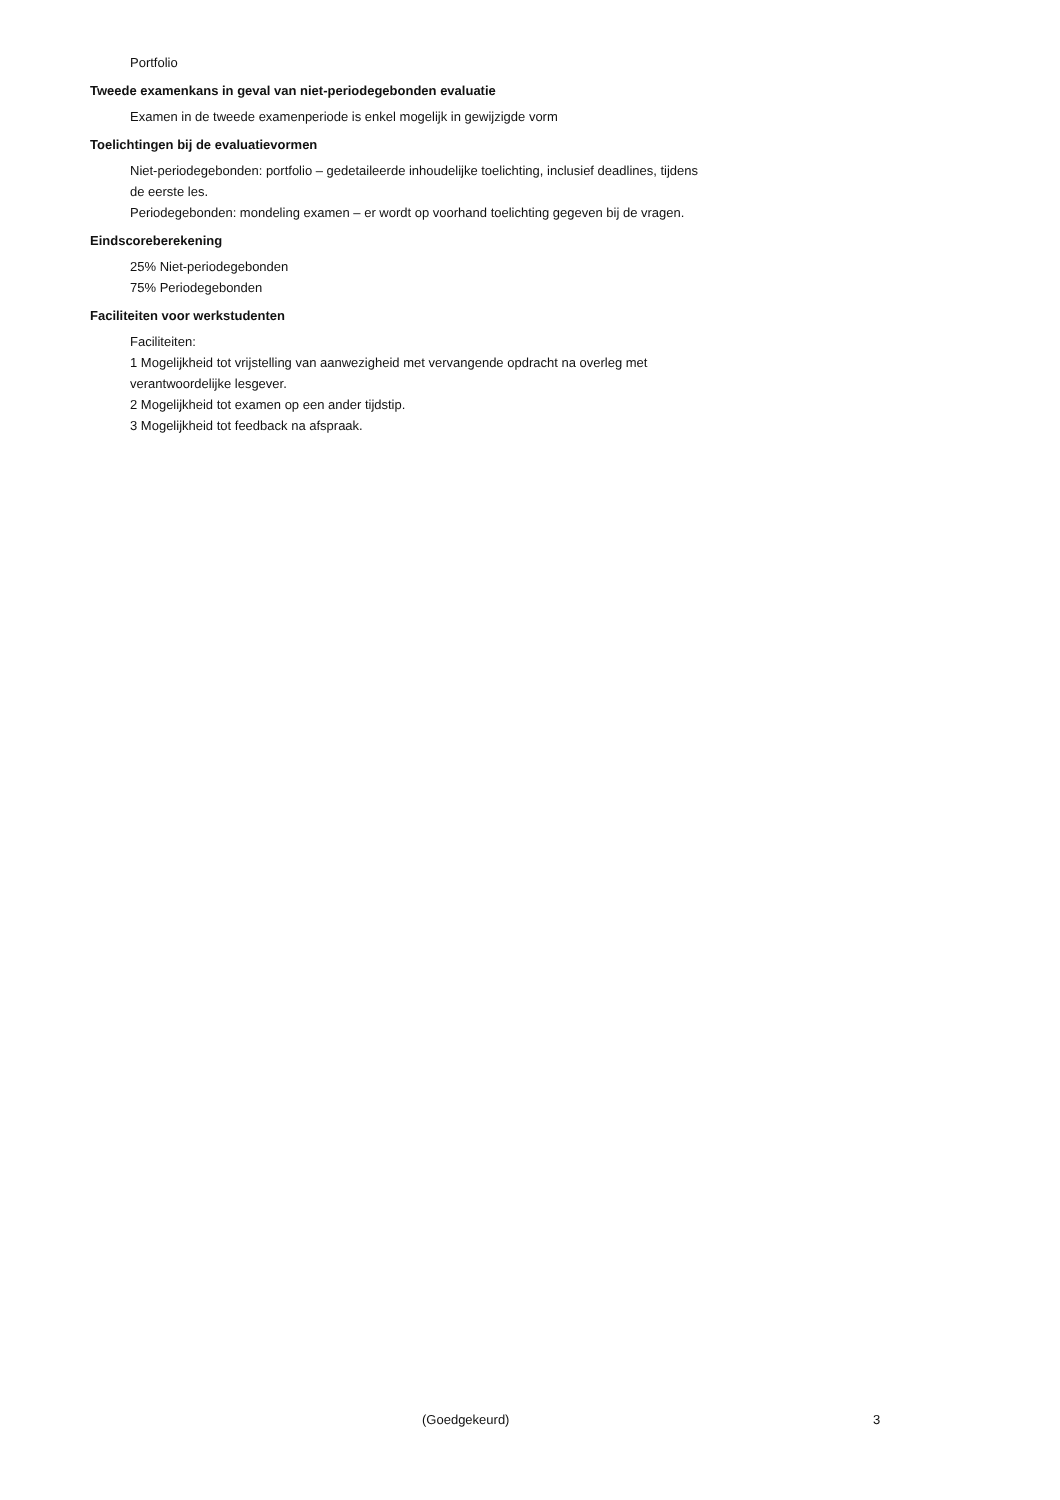Portfolio
Tweede examenkans in geval van niet-periodegebonden evaluatie
Examen in de tweede examenperiode is enkel mogelijk in gewijzigde vorm
Toelichtingen bij de evaluatievormen
Niet-periodegebonden: portfolio – gedetaileerde inhoudelijke toelichting, inclusief deadlines, tijdens de eerste les.
Periodegebonden: mondeling examen – er wordt op voorhand toelichting gegeven bij de vragen.
Eindscoreberekening
25% Niet-periodegebonden
75% Periodegebonden
Faciliteiten voor werkstudenten
Faciliteiten:
1 Mogelijkheid tot vrijstelling van aanwezigheid met vervangende opdracht na overleg met verantwoordelijke lesgever.
2 Mogelijkheid tot examen op een ander tijdstip.
3 Mogelijkheid tot feedback na afspraak.
(Goedgekeurd) 3